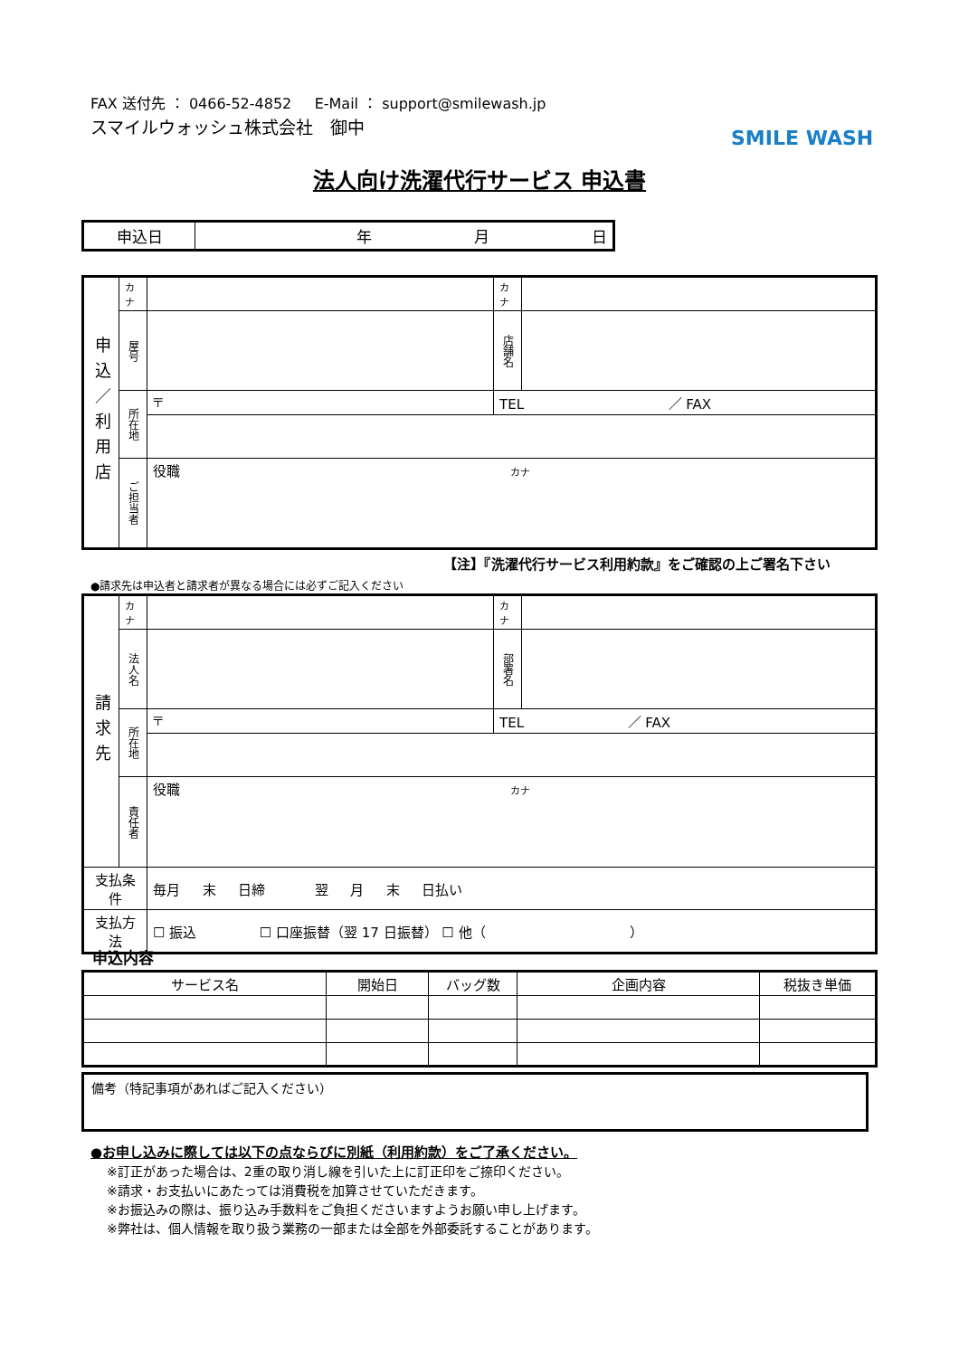FAX 送付先 ： 0466-52-4852 E-Mail ： support@smilewash.jp
スマイルウォッシュ株式会社　御中
SMILE WASH
法人向け洗濯代行サービス 申込書
| 申込日 | 年 月 日 |
| 申込／利用店 | カナ | | カナ | |
| | 屋号 | | 店舗名 | |
| | 所在地 | 〒 | TEL ／ FAX | |
| | ご担当者 | 役職 カナ | | |
【注】『洗濯代行サービス利用約款』をご確認の上ご署名下さい
●請求先は申込者と請求者が異なる場合には必ずご記入ください
| 請求先 | カナ | | カナ | |
| | 法人名 | | 部署名 | |
| | 所在地 | 〒 | TEL ／ FAX | |
| | 責任者 | 役職 カナ | | |
| 支払条件 | | 毎月 末 日締 翌 月 末 日払い | | |
| 支払方法 | | ☐ 振込 ☐ 口座振替（翌 17 日振替） ☐ 他（ ） | | |
申込内容
| サービス名 | 開始日 | バッグ数 | 企画内容 | 税抜き単価 |
| --- | --- | --- | --- | --- |
備考（特記事項があればご記入ください）
●お申し込みに際しては以下の点ならびに別紙（利用約款）をご了承ください。
※訂正があった場合は、2重の取り消し線を引いた上に訂正印をご捺印ください。
※請求・お支払いにあたっては消費税を加算させていただきます。
※お振込みの際は、振り込み手数料をご負担くださいますようお願い申し上げます。
※弊社は、個人情報を取り扱う業務の一部または全部を外部委託することがあります。